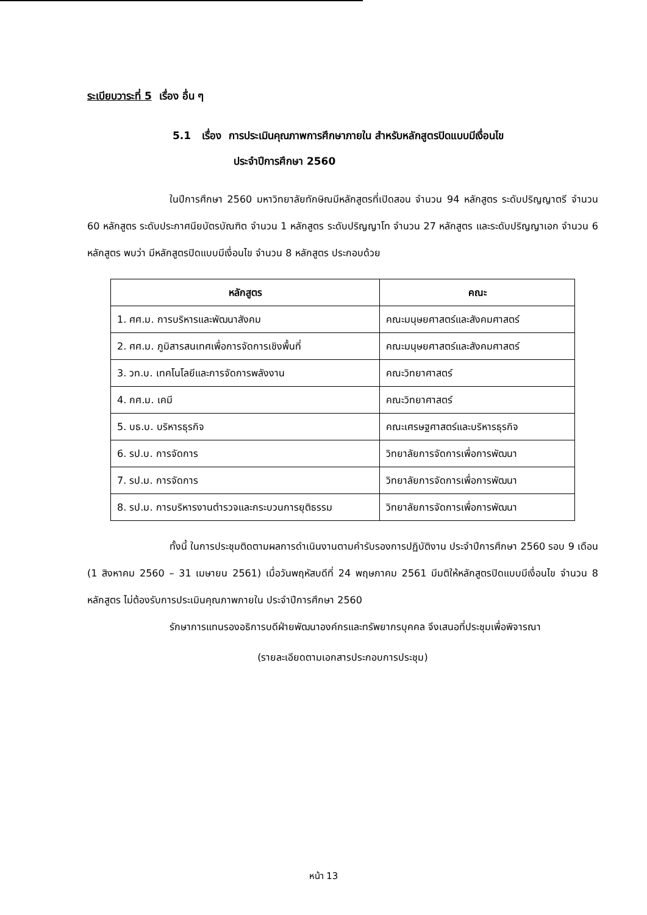ระเบียบวาระที่ 5 เรื่อง อื่น ๆ
5.1 เรื่อง การประเมินคุณภาพการศึกษาภายใน สำหรับหลักสูตรปิดแบบมีเงื่อนไข
ประจำปีการศึกษา 2560
ในปีการศึกษา 2560 มหาวิทยาลัยทักษิณมีหลักสูตรที่เปิดสอน จำนวน 94 หลักสูตร ระดับปริญญาตรี จำนวน 60 หลักสูตร ระดับประกาศนียบัตรบัณฑิต จำนวน 1 หลักสูตร ระดับปริญญาโท จำนวน 27 หลักสูตร และระดับปริญญาเอก จำนวน 6 หลักสูตร พบว่า มีหลักสูตรปิดแบบมีเงื่อนไข จำนวน 8 หลักสูตร ประกอบด้วย
| หลักสูตร | คณะ |
| --- | --- |
| 1. ศศ.ม. การบริหารและพัฒนาสังคม | คณะมนุษยศาสตร์และสังคมศาสตร์ |
| 2. ศศ.ม. ภูมิสารสนเทศเพื่อการจัดการเชิงพื้นที่ | คณะมนุษยศาสตร์และสังคมศาสตร์ |
| 3. วท.บ. เทคโนโลยีและการจัดการพลังงาน | คณะวิทยาศาสตร์ |
| 4. กศ.ม. เคมี | คณะวิทยาศาสตร์ |
| 5. บธ.บ. บริหารธุรกิจ | คณะเศรษฐศาสตร์และบริหารธุรกิจ |
| 6. รป.บ. การจัดการ | วิทยาลัยการจัดการเพื่อการพัฒนา |
| 7. รป.ม. การจัดการ | วิทยาลัยการจัดการเพื่อการพัฒนา |
| 8. รป.ม. การบริหารงานตำรวจและกระบวนการยุติธรรม | วิทยาลัยการจัดการเพื่อการพัฒนา |
ทั้งนี้ ในการประชุมติดตามผลการดำเนินงานตามคำรับรองการปฏิบัติงาน ประจำปีการศึกษา 2560 รอบ 9 เดือน (1 สิงหาคม 2560 – 31 เมษายน 2561) เมื่อวันพฤหัสบดีที่ 24 พฤษภาคม 2561 มีมติให้หลักสูตรปิดแบบมีเงื่อนไข จำนวน 8 หลักสูตร ไม่ต้องรับการประเมินคุณภาพภายใน ประจำปีการศึกษา 2560
รักษาการแทนรองอธิการบดีฝ่ายพัฒนาองค์กรและทรัพยากรบุคคล จึงเสนอที่ประชุมเพื่อพิจารณา
(รายละเอียดตามเอกสารประกอบการประชุม)
หน้า 13